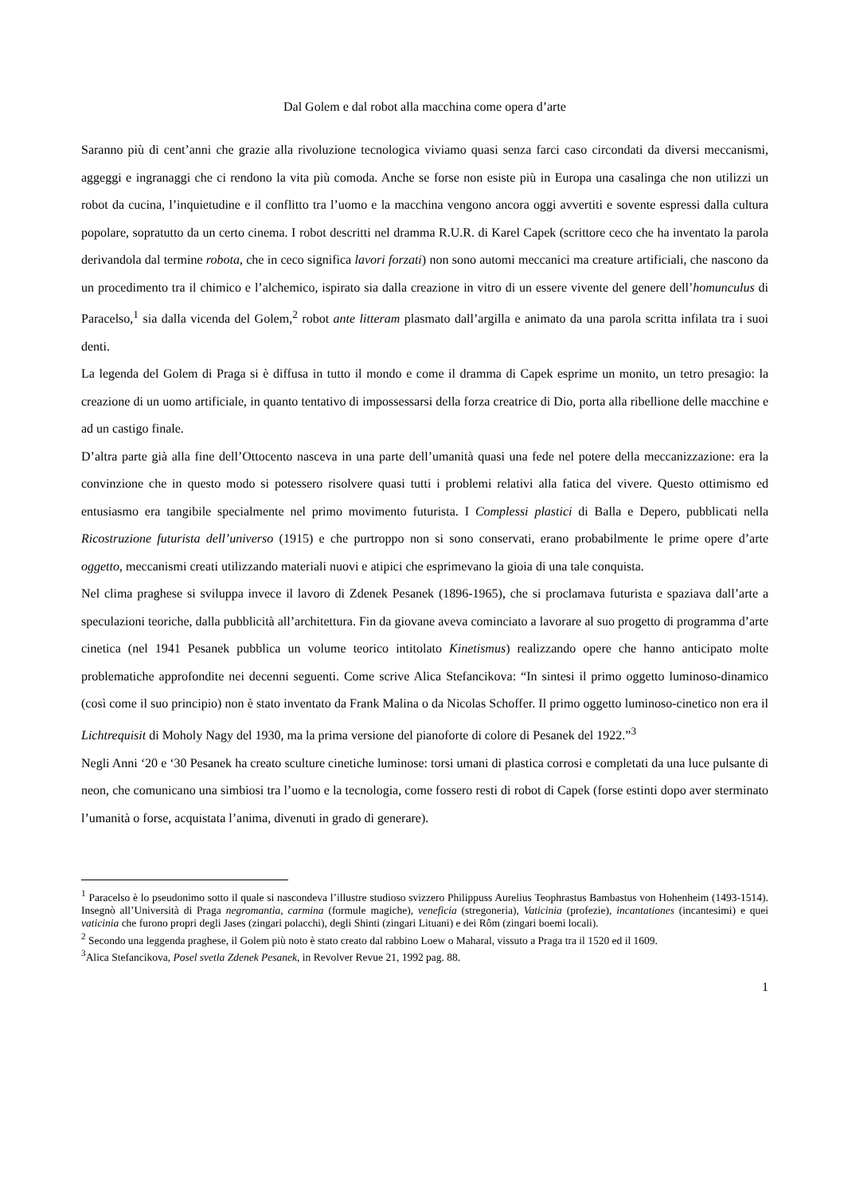Dal Golem e dal robot alla macchina come opera d’arte
Saranno più di cent’anni che grazie alla rivoluzione tecnologica viviamo quasi senza farci caso circondati da diversi meccanismi, aggeggi e ingranaggi che ci rendono la vita più comoda. Anche se forse non esiste più in Europa una casalinga che non utilizzi un robot da cucina, l’inquietudine e il conflitto tra l’uomo e la macchina vengono ancora oggi avvertiti e sovente espressi dalla cultura popolare, sopratutto da un certo cinema. I robot descritti nel dramma R.U.R. di Karel Capek (scrittore ceco che ha inventato la parola derivandola dal termine robota, che in ceco significa lavori forzati) non sono automi meccanici ma creature artificiali, che nascono da un procedimento tra il chimico e l’alchemico, ispirato sia dalla creazione in vitro di un essere vivente del genere dell’homunculus di Paracelso,<sup>1</sup> sia dalla vicenda del Golem,<sup>2</sup> robot ante litteram plasmato dall’argilla e animato da una parola scritta infilata tra i suoi denti.
La legenda del Golem di Praga si è diffusa in tutto il mondo e come il dramma di Capek esprime un monito, un tetro presagio: la creazione di un uomo artificiale, in quanto tentativo di impossessarsi della forza creatrice di Dio, porta alla ribellione delle macchine e ad un castigo finale.
D’altra parte già alla fine dell’Ottocento nasceva in una parte dell’umanità quasi una fede nel potere della meccanizzazione: era la convinzione che in questo modo si potessero risolvere quasi tutti i problemi relativi alla fatica del vivere. Questo ottimismo ed entusiasmo era tangibile specialmente nel primo movimento futurista. I Complessi plastici di Balla e Depero, pubblicati nella Ricostruzione futurista dell’universo (1915) e che purtroppo non si sono conservati, erano probabilmente le prime opere d’arte oggetto, meccanismi creati utilizzando materiali nuovi e atipici che esprimevano la gioia di una tale conquista.
Nel clima praghese si sviluppa invece il lavoro di Zdenek Pesanek (1896-1965), che si proclamava futurista e spaziava dall’arte a speculazioni teoriche, dalla pubblicità all’architettura. Fin da giovane aveva cominciato a lavorare al suo progetto di programma d’arte cinetica (nel 1941 Pesanek pubblica un volume teorico intitolato Kinetismus) realizzando opere che hanno anticipato molte problematiche approfondite nei decenni seguenti. Come scrive Alica Stefancikova: “In sintesi il primo oggetto luminoso-dinamico (così come il suo principio) non è stato inventato da Frank Malina o da Nicolas Schoffer. Il primo oggetto luminoso-cinetico non era il Lichtrequisit di Moholy Nagy del 1930, ma la prima versione del pianoforte di colore di Pesanek del 1922.”<sup>3</sup>
Negli Anni ‘20 e ‘30 Pesanek ha creato sculture cinetiche luminose: torsi umani di plastica corrosi e completati da una luce pulsante di neon, che comunicano una simbiosi tra l’uomo e la tecnologia, come fossero resti di robot di Capek (forse estinti dopo aver sterminato l’umanità o forse, acquistata l’anima, divenuti in grado di generare).
<sup>1</sup> Paracelso è lo pseudonimo sotto il quale si nascondeva l’illustre studioso svizzero Philippuss Aurelius Teophrastus Bambastus von Hohenheim (1493-1514). Insegnò all’Università di Praga negromantia, carmina (formule magiche), veneficia (stregoneria), Vaticinia (profezie), incantationes (incantesimi) e quei vaticinia che furono propri degli Jases (zingari polacchi), degli Shinti (zingari Lituani) e dei Rôm (zingari boemi locali).
<sup>2</sup> Secondo una leggenda praghese, il Golem più noto è stato creato dal rabbino Loew o Maharal, vissuto a Praga tra il 1520 ed il 1609.
<sup>3</sup> Alica Stefancikova, Posel svetla Zdenek Pesanek, in Revolver Revue 21, 1992 pag. 88.
1